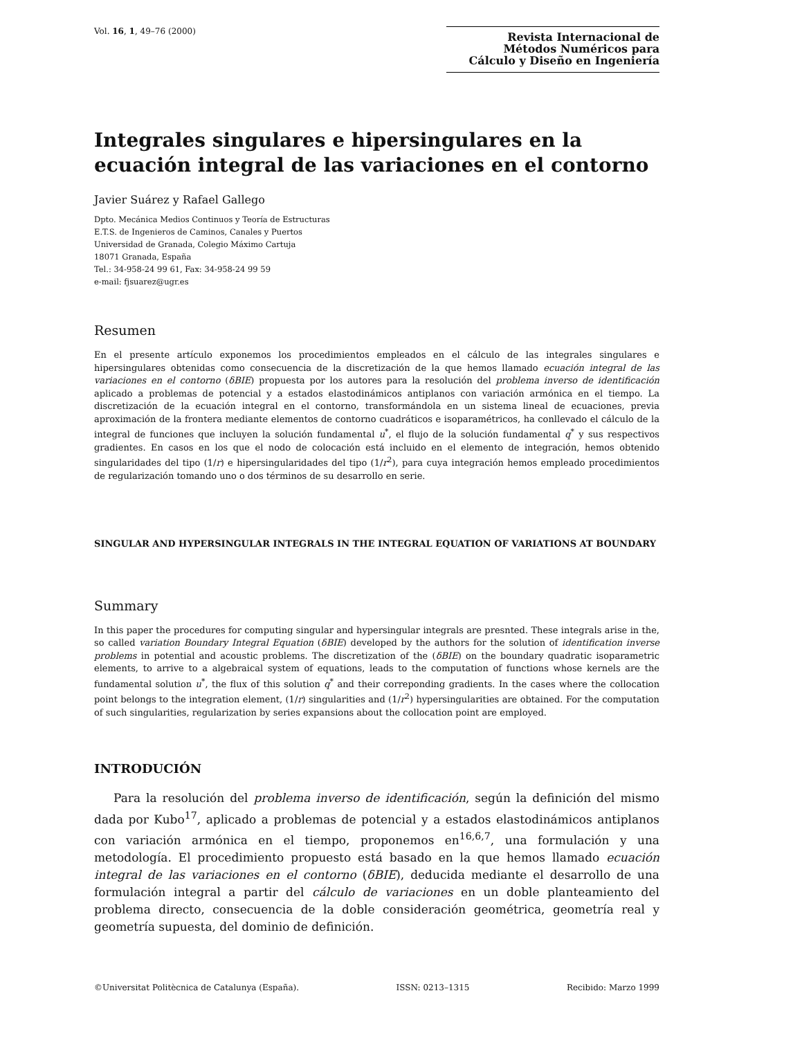Vol. 16, 1, 49–76 (2000)
Revista Internacional de
Métodos Numéricos para
Cálculo y Diseño en Ingeniería
Integrales singulares e hipersingulares en la ecuación integral de las variaciones en el contorno
Javier Suárez y Rafael Gallego
Dpto. Mecánica Medios Continuos y Teoría de Estructuras
E.T.S. de Ingenieros de Caminos, Canales y Puertos
Universidad de Granada, Colegio Máximo Cartuja
18071 Granada, España
Tel.: 34-958-24 99 61, Fax: 34-958-24 99 59
e-mail: fjsuarez@ugr.es
Resumen
En el presente artículo exponemos los procedimientos empleados en el cálculo de las integrales singulares e hipersingulares obtenidas como consecuencia de la discretización de la que hemos llamado ecuación integral de las variaciones en el contorno (δBIE) propuesta por los autores para la resolución del problema inverso de identificación aplicado a problemas de potencial y a estados elastodinámicos antiplanos con variación armónica en el tiempo. La discretización de la ecuación integral en el contorno, transformándola en un sistema lineal de ecuaciones, previa aproximación de la frontera mediante elementos de contorno cuadráticos e isoparamétricos, ha conllevado el cálculo de la integral de funciones que incluyen la solución fundamental u<sup>*</sup>, el flujo de la solución fundamental q<sup>*</sup> y sus respectivos gradientes. En casos en los que el nodo de colocación está incluido en el elemento de integración, hemos obtenido singularidades del tipo (1/r) e hipersingularidades del tipo (1/r<sup>2</sup>), para cuya integración hemos empleado procedimientos de regularización tomando uno o dos términos de su desarrollo en serie.
SINGULAR AND HYPERSINGULAR INTEGRALS IN THE INTEGRAL EQUATION OF VARIATIONS AT BOUNDARY
Summary
In this paper the procedures for computing singular and hypersingular integrals are presnted. These integrals arise in the, so called variation Boundary Integral Equation (δBIE) developed by the authors for the solution of identification inverse problems in potential and acoustic problems. The discretization of the (δBIE) on the boundary quadratic isoparametric elements, to arrive to a algebraical system of equations, leads to the computation of functions whose kernels are the fundamental solution u<sup>*</sup>, the flux of this solution q<sup>*</sup> and their correponding gradients. In the cases where the collocation point belongs to the integration element, (1/r) singularities and (1/r<sup>2</sup>) hypersingularities are obtained. For the computation of such singularities, regularization by series expansions about the collocation point are employed.
INTRODUCIÓN
Para la resolución del problema inverso de identificación, según la definición del mismo dada por Kubo<sup>17</sup>, aplicado a problemas de potencial y a estados elastodinámicos antiplanos con variación armónica en el tiempo, proponemos en<sup>16,6,7</sup>, una formulación y una metodología. El procedimiento propuesto está basado en la que hemos llamado ecuación integral de las variaciones en el contorno (δBIE), deducida mediante el desarrollo de una formulación integral a partir del cálculo de variaciones en un doble planteamiento del problema directo, consecuencia de la doble consideración geométrica, geometría real y geometría supuesta, del dominio de definición.
©Universitat Politècnica de Catalunya (España). ISSN: 0213–1315 Recibido: Marzo 1999